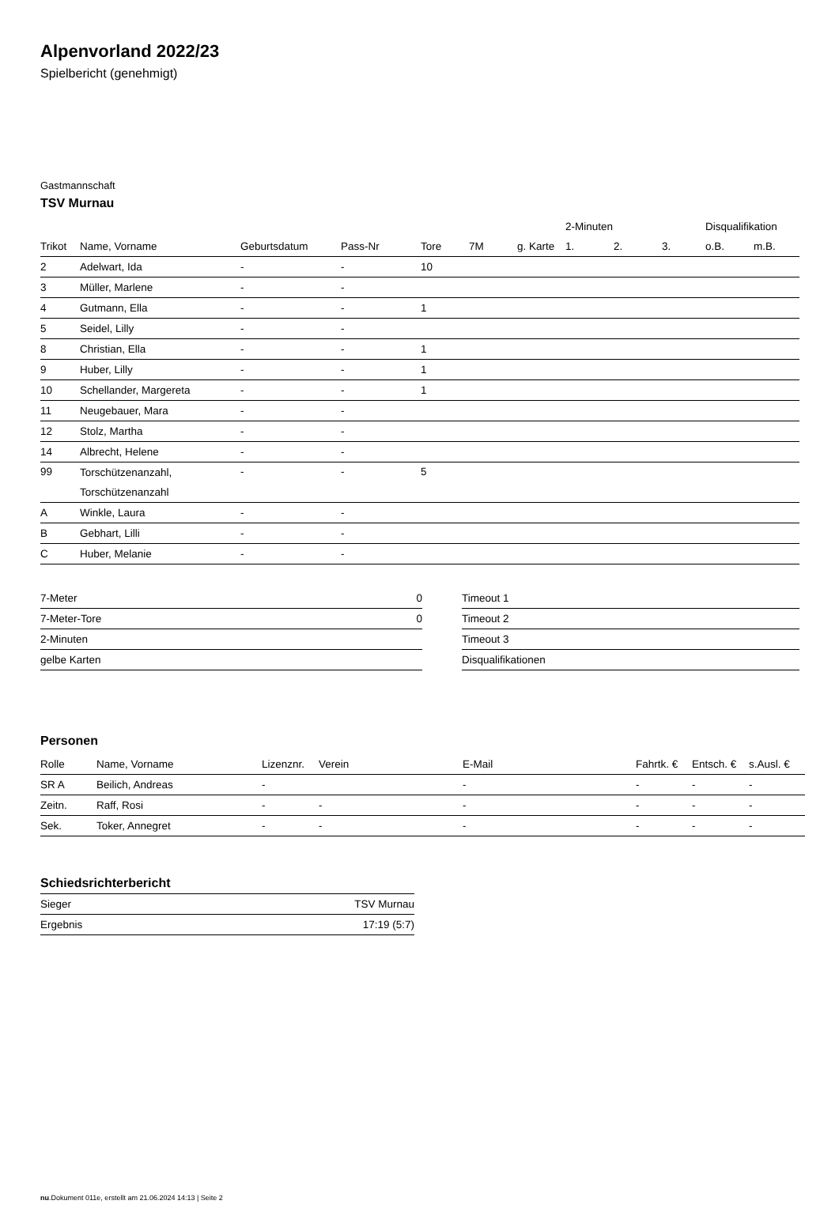Alpenvorland 2022/23
Spielbericht (genehmigt)
Gastmannschaft
TSV Murnau
| | | | | | | | 2-Minuten | | | Disqualifikation | |
| --- | --- | --- | --- | --- | --- | --- | --- | --- | --- | --- | --- |
| Trikot | Name, Vorname | Geburtsdatum | Pass-Nr | Tore | 7M | g. Karte | 1. | 2. | 3. | o.B. | m.B. |
| 2 | Adelwart, Ida | - | - | 10 | | | | | | | |
| 3 | Müller, Marlene | - | - | | | | | | | | |
| 4 | Gutmann, Ella | - | - | 1 | | | | | | | |
| 5 | Seidel, Lilly | - | - | | | | | | | | |
| 8 | Christian, Ella | - | - | 1 | | | | | | | |
| 9 | Huber, Lilly | - | - | 1 | | | | | | | |
| 10 | Schellander, Margereta | - | - | 1 | | | | | | | |
| 11 | Neugebauer, Mara | - | - | | | | | | | | |
| 12 | Stolz, Martha | - | - | | | | | | | | |
| 14 | Albrecht, Helene | - | - | | | | | | | | |
| 99 | Torschützenanzahl, Torschützenanzahl | - | - | 5 | | | | | | | |
| A | Winkle, Laura | - | - | | | | | | | | |
| B | Gebhart, Lilli | - | - | | | | | | | | |
| C | Huber, Melanie | - | - | | | | | | | | |
| 7-Meter | 0 |
| 7-Meter-Tore | 0 |
| 2-Minuten | |
| gelbe Karten | |
| Timeout 1 |
| Timeout 2 |
| Timeout 3 |
| Disqualifikationen |
Personen
| Rolle | Name, Vorname | Lizenznr. | Verein | E-Mail | Fahrtk. € | Entsch. € | s.Ausl. € |
| --- | --- | --- | --- | --- | --- | --- | --- |
| SR A | Beilich, Andreas | - | | - | - | - | - |
| Zeitn. | Raff, Rosi | - | - | - | - | - | - |
| Sek. | Toker, Annegret | - | - | - | - | - | - |
Schiedsrichterbericht
| Sieger | TSV Murnau |
| Ergebnis | 17:19 (5:7) |
nu.Dokument 011e, erstellt am 21.06.2024 14:13 | Seite 2